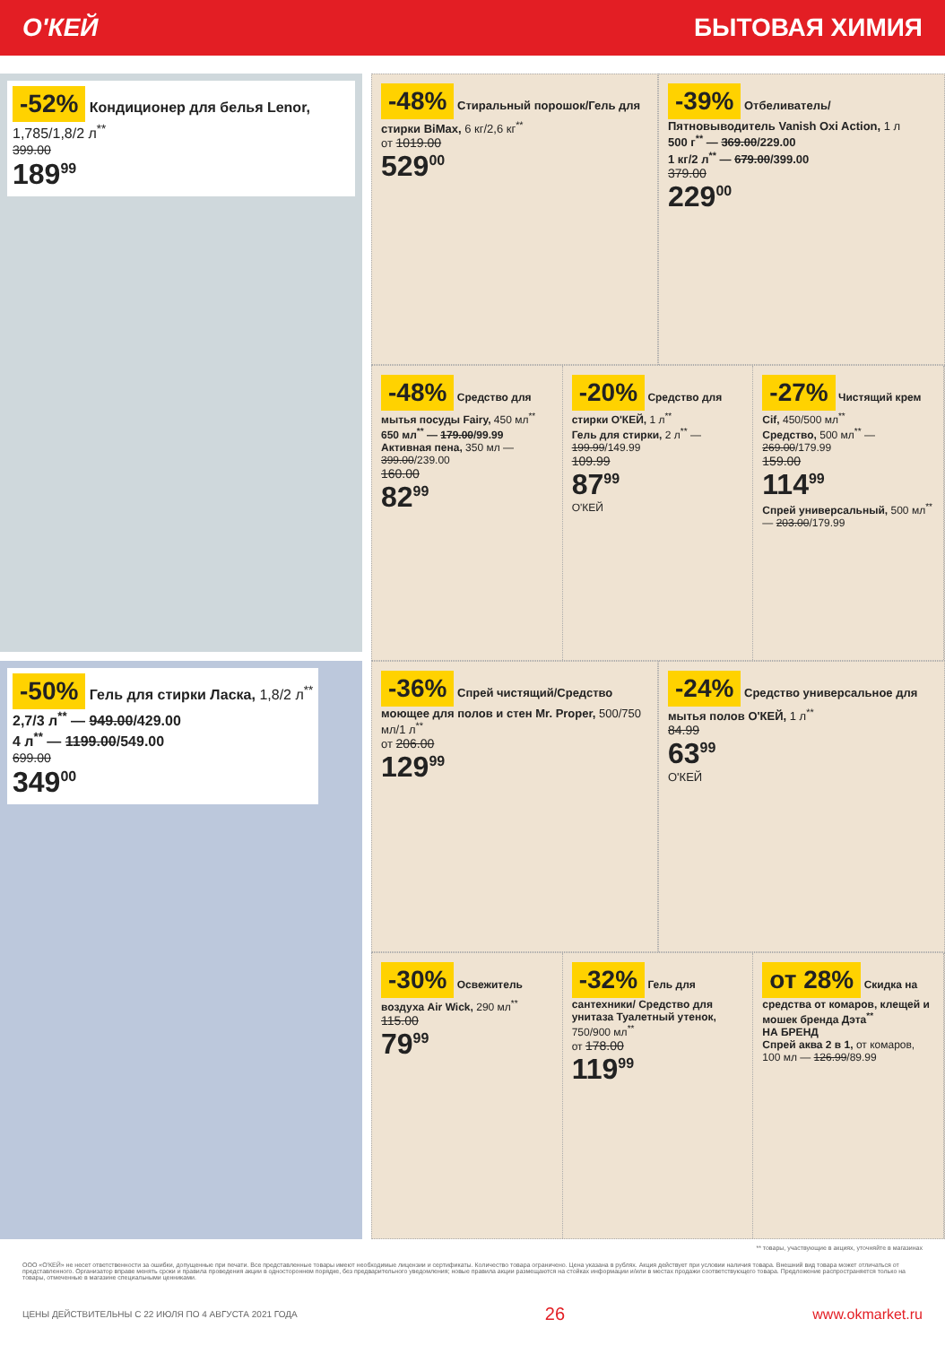О'КЕЙ БЫТОВАЯ ХИМИЯ
-52% Кондиционер для белья Lenor, 1,785/1,8/2 л<sup>**</sup>
399.00
189<sup>99</sup>
-50% Гель для стирки Ласка, 1,8/2 л<sup>**</sup>
2,7/3 л<sup>**</sup> — 949.00/429.00
4 л<sup>**</sup> — 1199.00/549.00
699.00
349<sup>00</sup>
-48% Стиральный порошок/Гель для стирки BiMax, 6 кг/2,6 кг<sup>**</sup>
от 1019.00
529<sup>00</sup>
-39% Отбеливатель/ Пятновыводитель Vanish Oxi Action, 1 л
500 г<sup>**</sup> — 369.00/229.00
1 кг/2 л<sup>**</sup> — 679.00/399.00
379.00
229<sup>00</sup>
-48% Средство для мытья посуды Fairy, 450 мл<sup>**</sup>
650 мл<sup>**</sup> — 179.00/99.99
Активная пена, 350 мл — 399.00/239.00
160.00
82<sup>99</sup>
-20% Средство для стирки О'КЕЙ, 1 л<sup>**</sup>
Гель для стирки, 2 л<sup>**</sup> — 199.99/149.99
109.99
87<sup>99</sup>
О'КЕЙ
-27% Чистящий крем Cif, 450/500 мл<sup>**</sup>
Средство, 500 мл<sup>**</sup> — 269.00/179.99
159.00
114<sup>99</sup>
Спрей универсальный, 500 мл<sup>**</sup> — 203.00/179.99
-36% Спрей чистящий/Средство моющее для полов и стен Mr. Proper, 500/750 мл/1 л<sup>**</sup>
от 206.00
129<sup>99</sup>
-24% Средство универсальное для мытья полов О'КЕЙ, 1 л<sup>**</sup>
84.99
63<sup>99</sup>
О'КЕЙ
-30% Освежитель воздуха Air Wick, 290 мл<sup>**</sup>
115.00
79<sup>99</sup>
-32% Гель для сантехники/ Средство для унитаза Туалетный утенок, 750/900 мл<sup>**</sup>
от 178.00
119<sup>99</sup>
от 28% Скидка на средства от комаров, клещей и мошек бренда Дэта<sup>**</sup>
НА БРЕНД
Спрей аква 2 в 1, от комаров, 100 мл — 126.99/89.99
** товары, участвующие в акциях, уточняйте в магазинах
ООО «О'КЕЙ» не несет ответственности за ошибки, допущенные при печати. Все представленные товары имеют необходимые лицензии и сертификаты. Количество товара ограничено. Цена указана в рублях. Акция действует при условии наличия товара. Внешний вид товара может отличаться от представленного. Организатор вправе менять сроки и правила проведения акции в одностороннем порядке, без предварительного уведомления; новые правила акции размещаются на стойках информации и/или в местах продажи соответствующего товара. Предложение распространяется только на товары, отмеченные в магазине специальными ценниками.
ЦЕНЫ ДЕЙСТВИТЕЛЬНЫ С 22 ИЮЛЯ ПО 4 АВГУСТА 2021 ГОДА 26 www.okmarket.ru